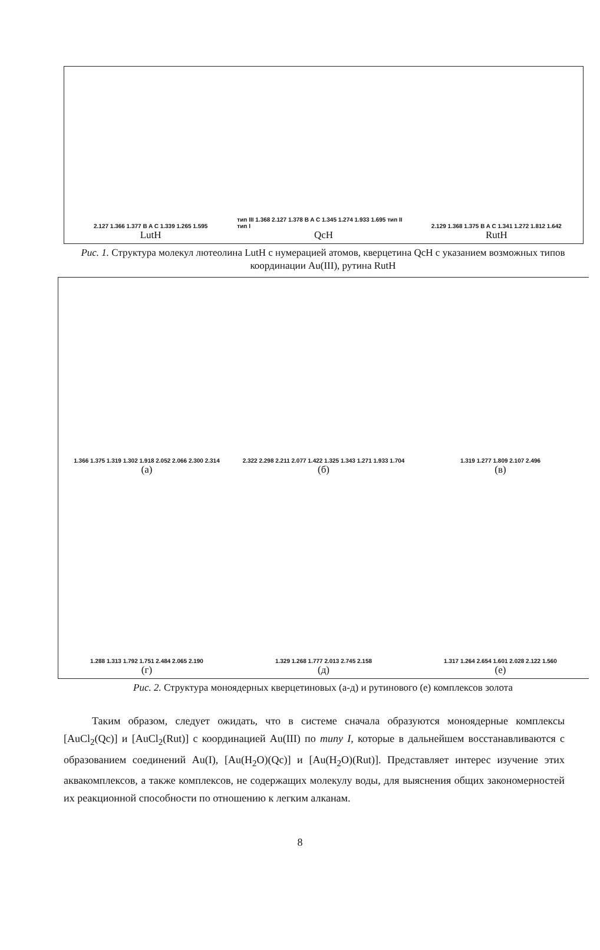2.127 1.366 1.377 B A C 1.339 1.265 1.595
LutH
тип III 1.368 2.127 1.378 B A C 1.345 1.274 1.933 1.695 тип II тип I
QcH
2.129 1.368 1.375 B A C 1.341 1.272 1.812 1.642
RutH
Рис. 1. Структура молекул лютеолина LutH с нумерацией атомов, кверцетина QcH с указанием возможных типов координации Au(III), рутина RutH
1.366 1.375 1.319 1.302 1.918 2.052 2.066 2.300 2.314
(а)
2.322 2.298 2.211 2.077 1.422 1.325 1.343 1.271 1.933 1.704
(б)
1.319 1.277 1.809 2.107 2.496
(в)
1.288 1.313 1.792 1.751 2.484 2.065 2.190
(г)
1.329 1.268 1.777 2.013 2.745 2.158
(д)
1.317 1.264 2.654 1.601 2.028 2.122 1.560
(е)
Рис. 2. Структура моноядерных кверцетиновых (а-д) и рутинового (е) комплексов золота
Таким образом, следует ожидать, что в системе сначала образуются моноядерные комплексы [AuCl<sub>2</sub>(Qc)] и [AuCl<sub>2</sub>(Rut)] с координацией Au(III) по типу I, которые в дальнейшем восстанавливаются с образованием соединений Au(I), [Au(H<sub>2</sub>O)(Qc)] и [Au(H<sub>2</sub>O)(Rut)]. Представляет интерес изучение этих аквакомплексов, а также комплексов, не содержащих молекулу воды, для выяснения общих закономерностей их реакционной способности по отношению к легким алканам.
8